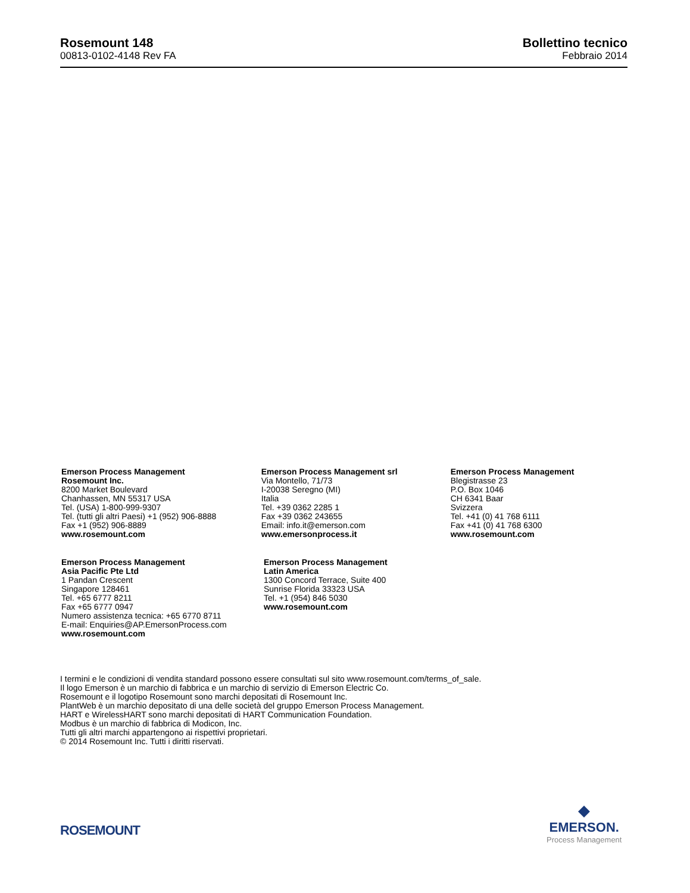Rosemount 148
00813-0102-4148 Rev FA
Bollettino tecnico
Febbraio 2014
Emerson Process Management
Rosemount Inc.
8200 Market Boulevard
Chanhassen, MN 55317 USA
Tel. (USA) 1-800-999-9307
Tel. (tutti gli altri Paesi) +1 (952) 906-8888
Fax +1 (952) 906-8889
www.rosemount.com
Emerson Process Management srl
Via Montello, 71/73
I-20038 Seregno (MI)
Italia
Tel. +39 0362 2285 1
Fax +39 0362 243655
Email: info.it@emerson.com
www.emersonprocess.it
Emerson Process Management
Blegistrasse 23
P.O. Box 1046
CH 6341 Baar
Svizzera
Tel. +41 (0) 41 768 6111
Fax +41 (0) 41 768 6300
www.rosemount.com
Emerson Process Management
Asia Pacific Pte Ltd
1 Pandan Crescent
Singapore 128461
Tel. +65 6777 8211
Fax +65 6777 0947
Numero assistenza tecnica: +65 6770 8711
E-mail: Enquiries@AP.EmersonProcess.com
www.rosemount.com
Emerson Process Management
Latin America
1300 Concord Terrace, Suite 400
Sunrise Florida 33323 USA
Tel. +1 (954) 846 5030
www.rosemount.com
I termini e le condizioni di vendita standard possono essere consultati sul sito www.rosemount.com/terms_of_sale.
Il logo Emerson è un marchio di fabbrica e un marchio di servizio di Emerson Electric Co.
Rosemount e il logotipo Rosemount sono marchi depositati di Rosemount Inc.
PlantWeb è un marchio depositato di una delle società del gruppo Emerson Process Management.
HART e WirelessHART sono marchi depositati di HART Communication Foundation.
Modbus è un marchio di fabbrica di Modicon, Inc.
Tutti gli altri marchi appartengono ai rispettivi proprietari.
© 2014 Rosemount Inc. Tutti i diritti riservati.
ROSEMOUNT
◆
EMERSON.
Process Management